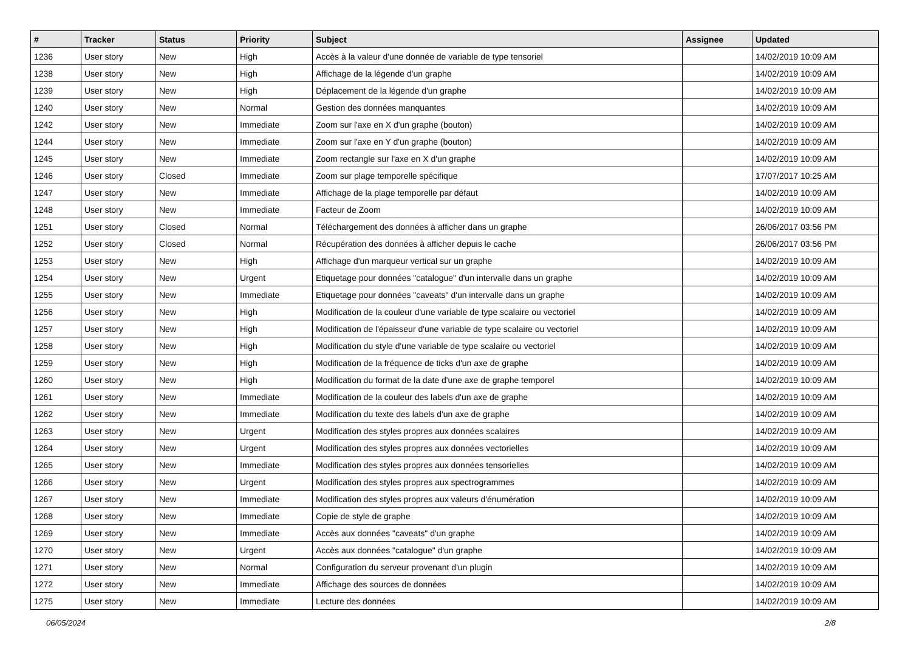| # | Tracker | Status | Priority | Subject | Assignee | Updated |
| --- | --- | --- | --- | --- | --- | --- |
| 1236 | User story | New | High | Accès à la valeur d'une donnée de variable de type tensoriel | | 14/02/2019 10:09 AM |
| 1238 | User story | New | High | Affichage de la légende d'un graphe | | 14/02/2019 10:09 AM |
| 1239 | User story | New | High | Déplacement de la légende d'un graphe | | 14/02/2019 10:09 AM |
| 1240 | User story | New | Normal | Gestion des données manquantes | | 14/02/2019 10:09 AM |
| 1242 | User story | New | Immediate | Zoom sur l'axe en X d'un graphe (bouton) | | 14/02/2019 10:09 AM |
| 1244 | User story | New | Immediate | Zoom sur l'axe en Y d'un graphe (bouton) | | 14/02/2019 10:09 AM |
| 1245 | User story | New | Immediate | Zoom rectangle sur l'axe en X d'un graphe | | 14/02/2019 10:09 AM |
| 1246 | User story | Closed | Immediate | Zoom sur plage temporelle spécifique | | 17/07/2017 10:25 AM |
| 1247 | User story | New | Immediate | Affichage de la plage temporelle par défaut | | 14/02/2019 10:09 AM |
| 1248 | User story | New | Immediate | Facteur de Zoom | | 14/02/2019 10:09 AM |
| 1251 | User story | Closed | Normal | Téléchargement des données à afficher dans un graphe | | 26/06/2017 03:56 PM |
| 1252 | User story | Closed | Normal | Récupération des données à afficher depuis le cache | | 26/06/2017 03:56 PM |
| 1253 | User story | New | High | Affichage d'un marqueur vertical sur un graphe | | 14/02/2019 10:09 AM |
| 1254 | User story | New | Urgent | Etiquetage pour données "catalogue" d'un intervalle dans un graphe | | 14/02/2019 10:09 AM |
| 1255 | User story | New | Immediate | Etiquetage pour données "caveats" d'un intervalle dans un graphe | | 14/02/2019 10:09 AM |
| 1256 | User story | New | High | Modification de la couleur d'une variable de type scalaire ou vectoriel | | 14/02/2019 10:09 AM |
| 1257 | User story | New | High | Modification de l'épaisseur d'une variable de type scalaire ou vectoriel | | 14/02/2019 10:09 AM |
| 1258 | User story | New | High | Modification du style d'une variable de type scalaire ou vectoriel | | 14/02/2019 10:09 AM |
| 1259 | User story | New | High | Modification de la fréquence de ticks d'un axe de graphe | | 14/02/2019 10:09 AM |
| 1260 | User story | New | High | Modification du format de la date d'une axe de graphe temporel | | 14/02/2019 10:09 AM |
| 1261 | User story | New | Immediate | Modification de la couleur des labels d'un axe de graphe | | 14/02/2019 10:09 AM |
| 1262 | User story | New | Immediate | Modification du texte des labels d'un axe de graphe | | 14/02/2019 10:09 AM |
| 1263 | User story | New | Urgent | Modification des styles propres aux données scalaires | | 14/02/2019 10:09 AM |
| 1264 | User story | New | Urgent | Modification des styles propres aux données vectorielles | | 14/02/2019 10:09 AM |
| 1265 | User story | New | Immediate | Modification des styles propres aux données tensorielles | | 14/02/2019 10:09 AM |
| 1266 | User story | New | Urgent | Modification des styles propres aux spectrogrammes | | 14/02/2019 10:09 AM |
| 1267 | User story | New | Immediate | Modification des styles propres aux valeurs d'énumération | | 14/02/2019 10:09 AM |
| 1268 | User story | New | Immediate | Copie de style de graphe | | 14/02/2019 10:09 AM |
| 1269 | User story | New | Immediate | Accès aux données "caveats" d'un graphe | | 14/02/2019 10:09 AM |
| 1270 | User story | New | Urgent | Accès aux données "catalogue" d'un graphe | | 14/02/2019 10:09 AM |
| 1271 | User story | New | Normal | Configuration du serveur provenant d'un plugin | | 14/02/2019 10:09 AM |
| 1272 | User story | New | Immediate | Affichage des sources de données | | 14/02/2019 10:09 AM |
| 1275 | User story | New | Immediate | Lecture des données | | 14/02/2019 10:09 AM |
06/05/2024 2/8